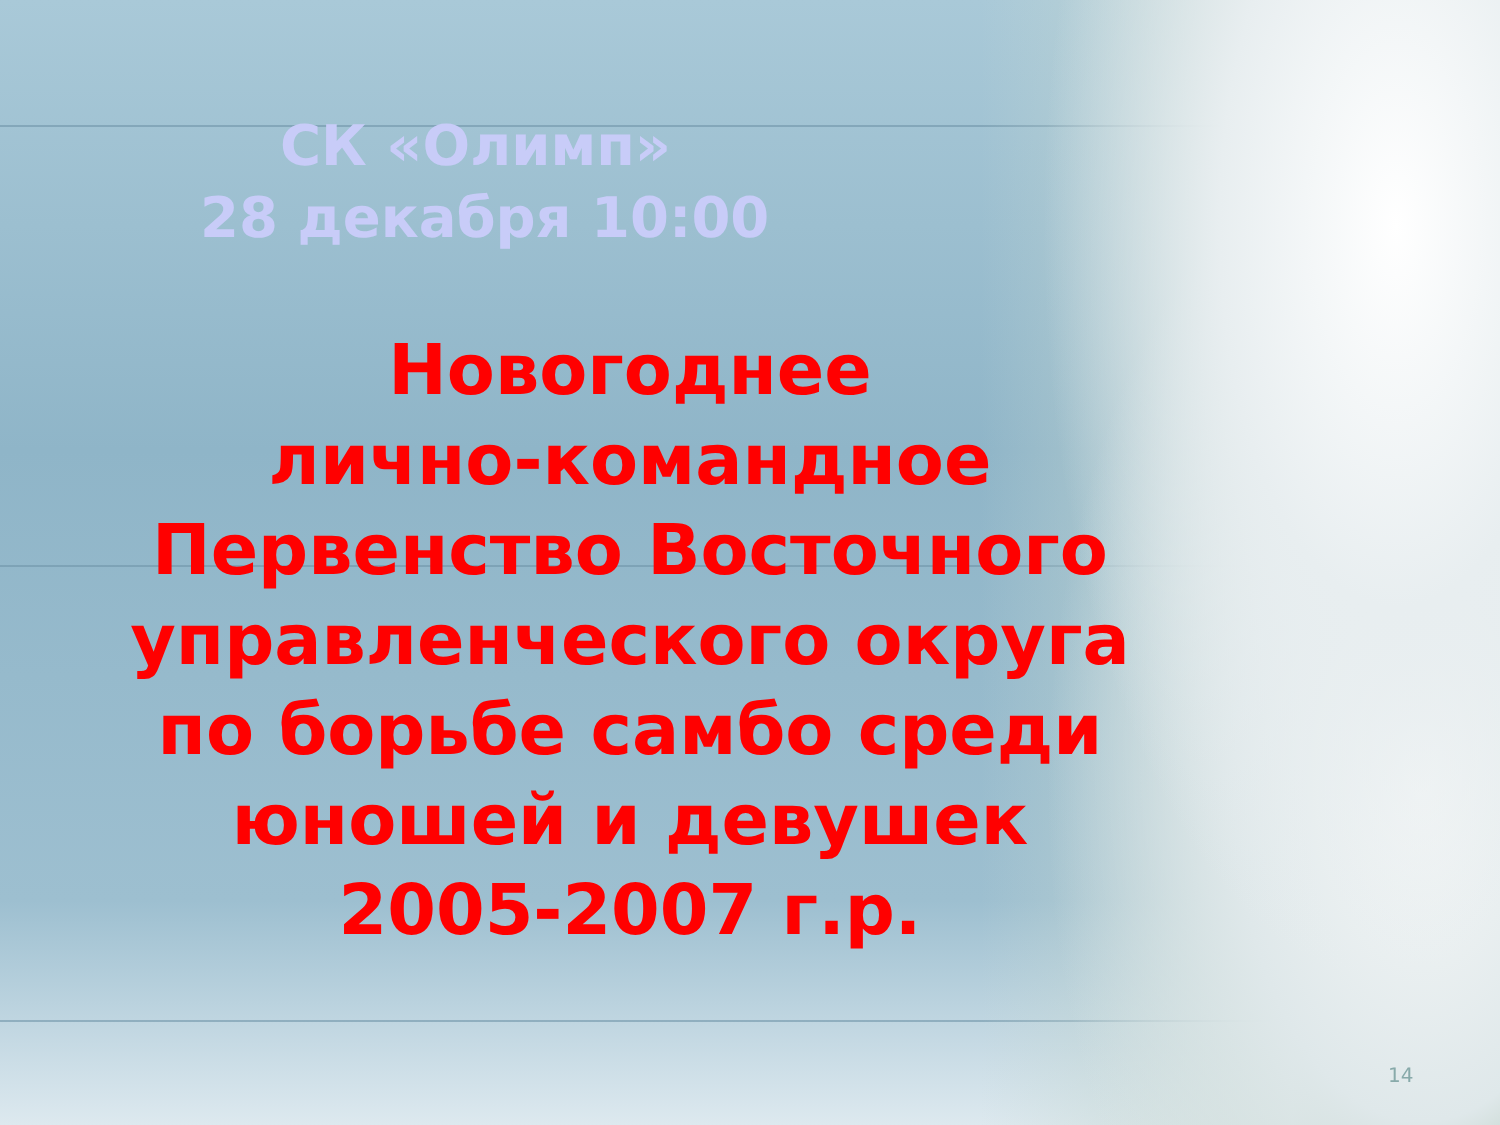СК «Олимп»
28 декабря 10:00
Новогоднее
лично-командное
Первенство Восточного
управленческого округа
по борьбе самбо среди
юношей и девушек
2005-2007 г.р.
14